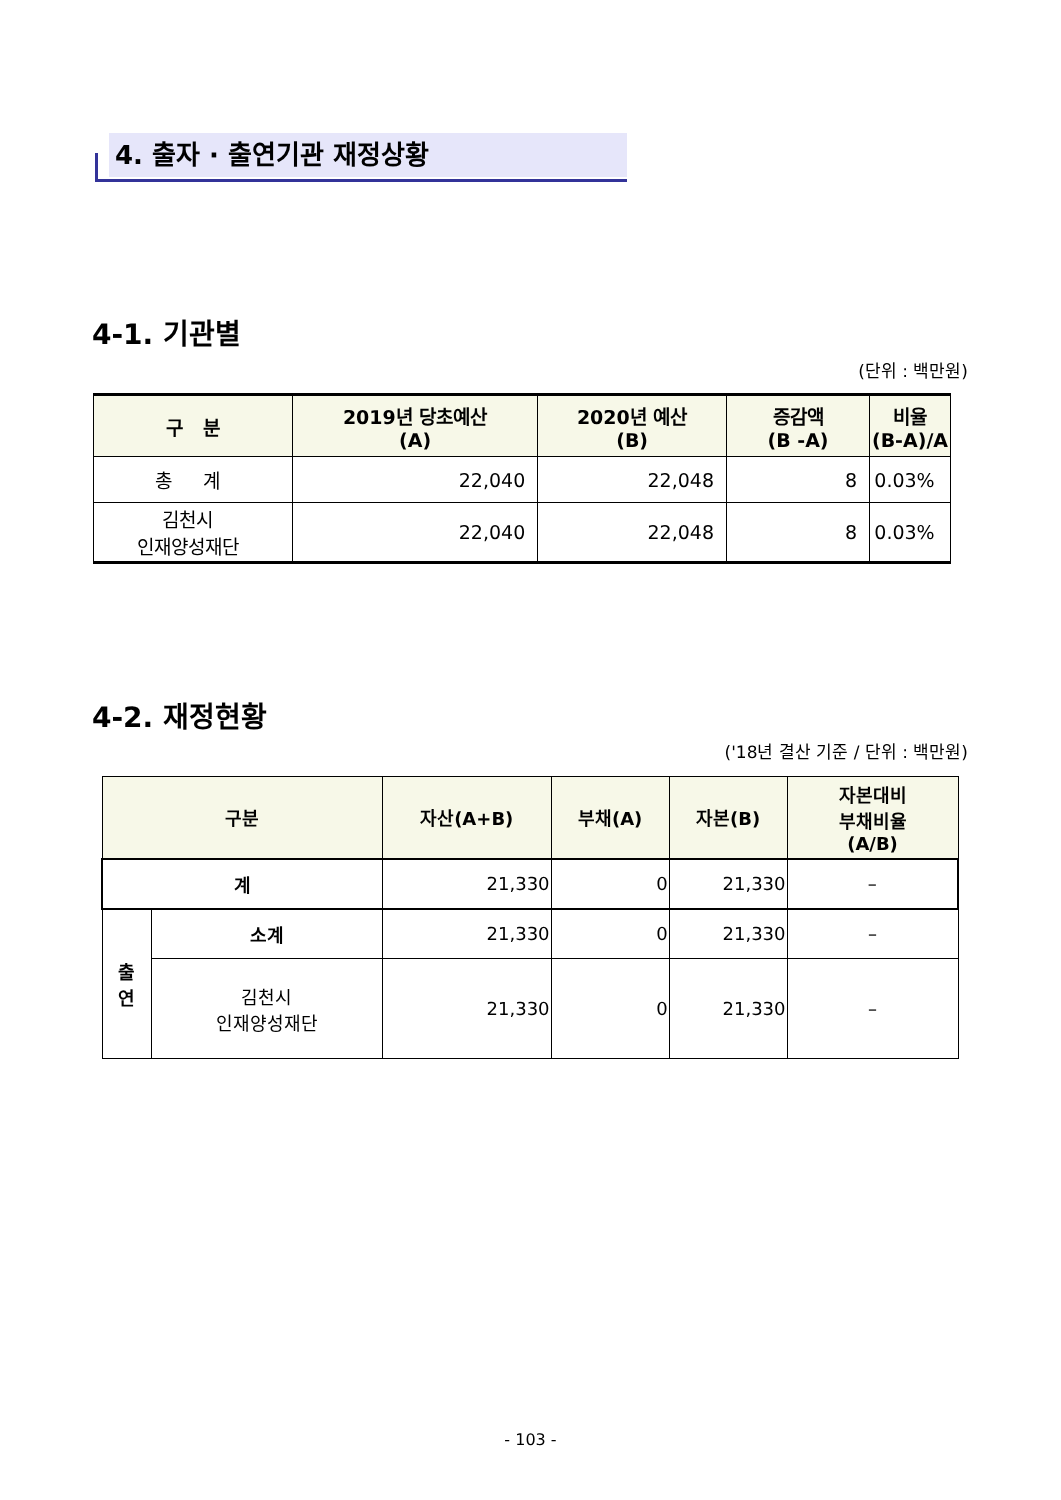4. 출자 · 출연기관 재정상황
4-1. 기관별
(단위 : 백만원)
| 구 분 | 2019년 당초예산 (A) | 2020년 예산 (B) | 증감액 (B -A) | 비율 (B-A)/A |
| --- | --- | --- | --- | --- |
| 총 계 | 22,040 | 22,048 | 8 | 0.03% |
| 김천시 인재양성재단 | 22,040 | 22,048 | 8 | 0.03% |
4-2. 재정현황
('18년 결산 기준 / 단위 : 백만원)
| 구분 | | 자산(A+B) | 부채(A) | 자본(B) | 자본대비 부채비율 (A/B) |
| --- | --- | --- | --- | --- | --- |
| 계 | | 21,330 | 0 | 21,330 | – |
| 출 연 | 소계 | 21,330 | 0 | 21,330 | – |
| | 김천시 인재양성재단 | 21,330 | 0 | 21,330 | – |
- 103 -